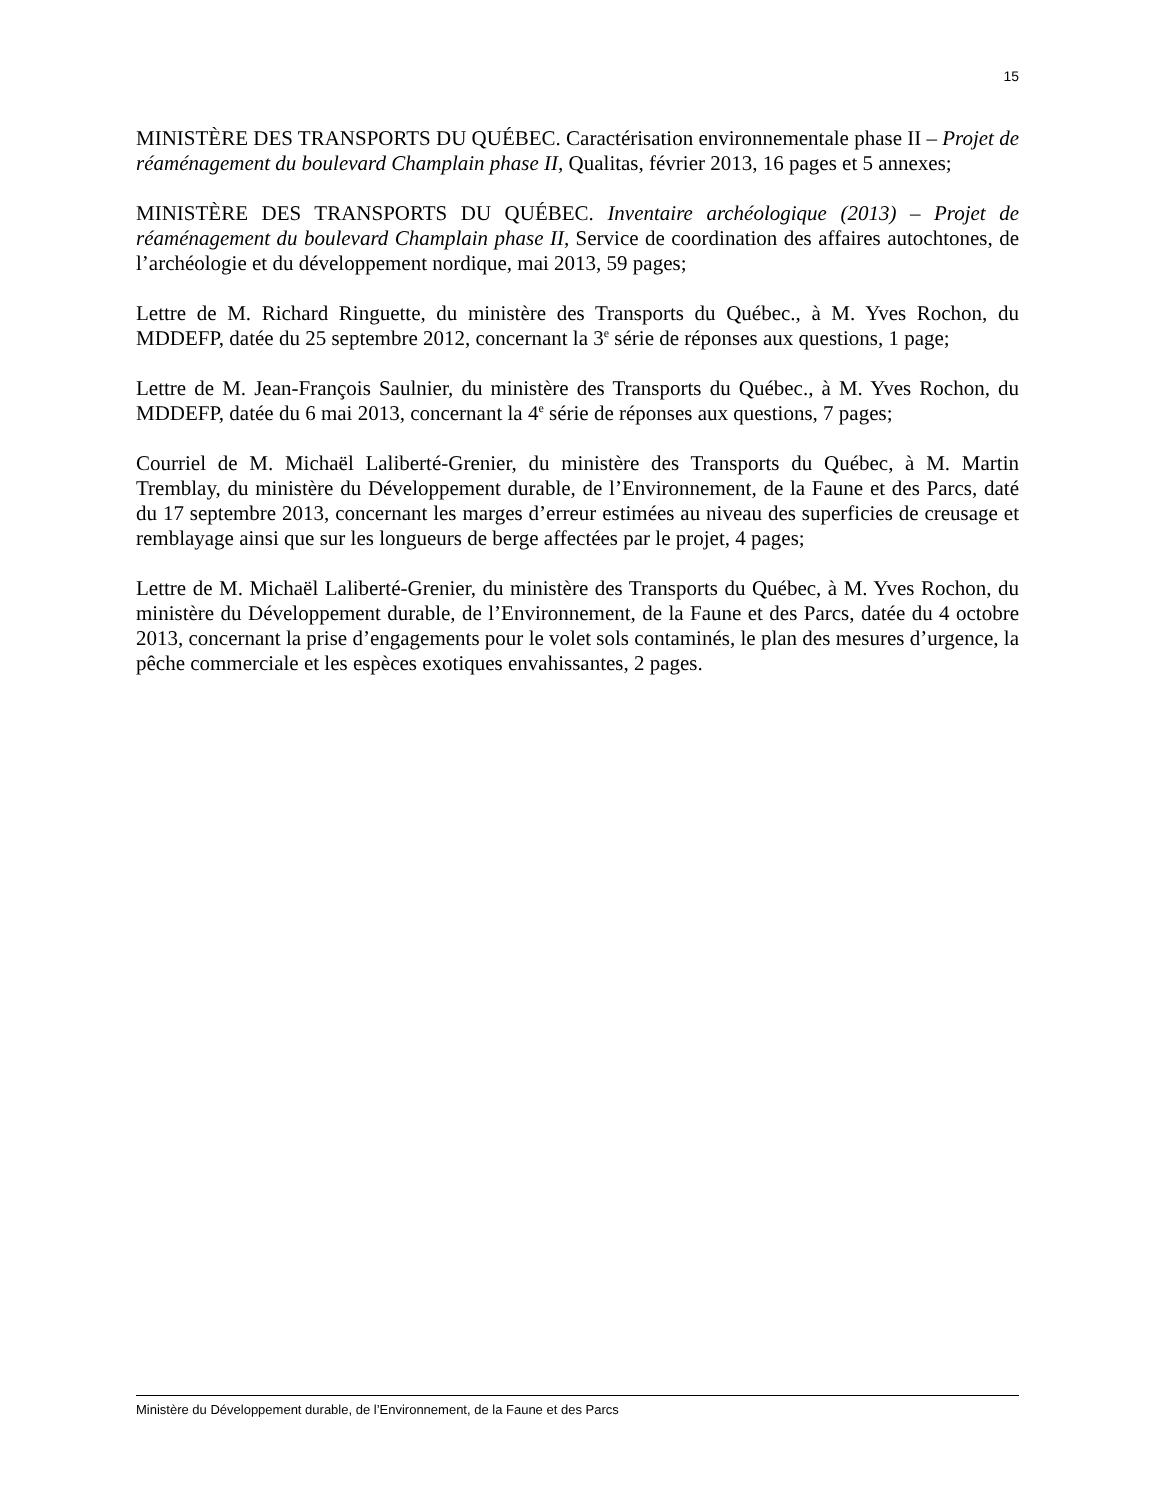15
MINISTÈRE DES TRANSPORTS DU QUÉBEC. Caractérisation environnementale phase II – Projet de réaménagement du boulevard Champlain phase II, Qualitas, février 2013, 16 pages et 5 annexes;
MINISTÈRE DES TRANSPORTS DU QUÉBEC. Inventaire archéologique (2013) – Projet de réaménagement du boulevard Champlain phase II, Service de coordination des affaires autochtones, de l’archéologie et du développement nordique, mai 2013, 59 pages;
Lettre de M. Richard Ringuette, du ministère des Transports du Québec., à M. Yves Rochon, du MDDEFP, datée du 25 septembre 2012, concernant la 3<sup>e</sup> série de réponses aux questions, 1 page;
Lettre de M. Jean-François Saulnier, du ministère des Transports du Québec., à M. Yves Rochon, du MDDEFP, datée du 6 mai 2013, concernant la 4<sup>e</sup> série de réponses aux questions, 7 pages;
Courriel de M. Michaël Laliberté-Grenier, du ministère des Transports du Québec, à M. Martin Tremblay, du ministère du Développement durable, de l’Environnement, de la Faune et des Parcs, daté du 17 septembre 2013, concernant les marges d’erreur estimées au niveau des superficies de creusage et remblayage ainsi que sur les longueurs de berge affectées par le projet, 4 pages;
Lettre de M. Michaël Laliberté-Grenier, du ministère des Transports du Québec, à M. Yves Rochon, du ministère du Développement durable, de l’Environnement, de la Faune et des Parcs, datée du 4 octobre 2013, concernant la prise d’engagements pour le volet sols contaminés, le plan des mesures d’urgence, la pêche commerciale et les espèces exotiques envahissantes, 2 pages.
Ministère du Développement durable, de l’Environnement, de la Faune et des Parcs